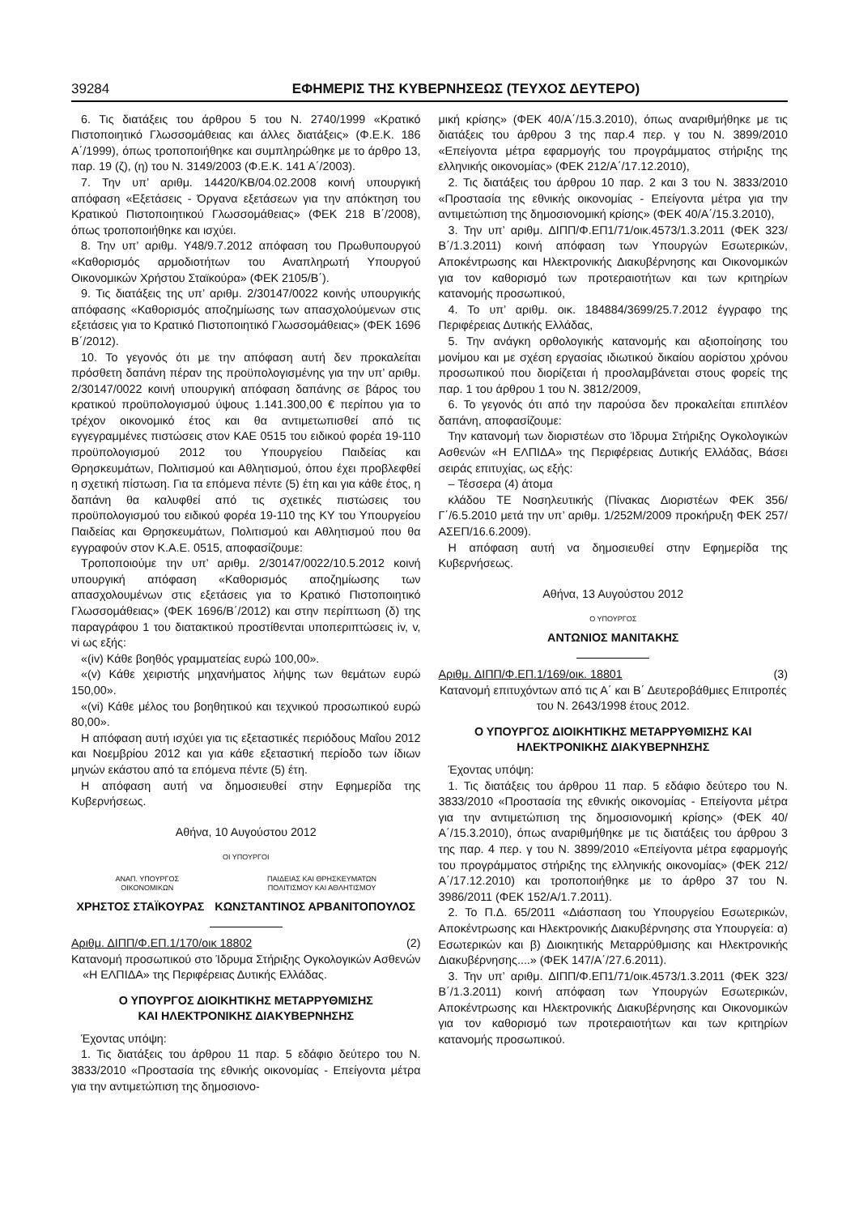39284 ΕΦΗΜΕΡΙΣ ΤΗΣ ΚΥΒΕΡΝΗΣΕΩΣ (ΤΕΥΧΟΣ ΔΕΥΤΕΡΟ)
6. Τις διατάξεις του άρθρου 5 του Ν. 2740/1999 «Κρατικό Πιστοποιητικό Γλωσσομάθειας και άλλες διατάξεις» (Φ.Ε.Κ. 186 Α΄/1999), όπως τροποποιήθηκε και συμπληρώθηκε με το άρθρο 13, παρ. 19 (ζ), (η) του Ν. 3149/2003 (Φ.Ε.Κ. 141 Α΄/2003).
7. Την υπ’ αριθμ. 14420/ΚΒ/04.02.2008 κοινή υπουργική απόφαση «Εξετάσεις - Όργανα εξετάσεων για την απόκτηση του Κρατικού Πιστοποιητικού Γλωσσομάθειας» (ΦΕΚ 218 Β΄/2008), όπως τροποποιήθηκε και ισχύει.
8. Την υπ’ αριθμ. Υ48/9.7.2012 απόφαση του Πρωθυπουργού «Καθορισμός αρμοδιοτήτων του Αναπληρωτή Υπουργού Οικονομικών Χρήστου Σταϊκούρα» (ΦΕΚ 2105/Β΄).
9. Τις διατάξεις της υπ’ αριθμ. 2/30147/0022 κοινής υπουργικής απόφασης «Καθορισμός αποζημίωσης των απασχολούμενων στις εξετάσεις για το Κρατικό Πιστοποιητικό Γλωσσομάθειας» (ΦΕΚ 1696 Β΄/2012).
10. Το γεγονός ότι με την απόφαση αυτή δεν προκαλείται πρόσθετη δαπάνη πέραν της προϋπολογισμένης για την υπ’ αριθμ. 2/30147/0022 κοινή υπουργική απόφαση δαπάνης σε βάρος του κρατικού προϋπολογισμού ύψους 1.141.300,00 € περίπου για το τρέχον οικονομικό έτος και θα αντιμετωπισθεί από τις εγγεγραμμένες πιστώσεις στον ΚΑΕ 0515 του ειδικού φορέα 19-110 προϋπολογισμού 2012 του Υπουργείου Παιδείας και Θρησκευμάτων, Πολιτισμού και Αθλητισμού, όπου έχει προβλεφθεί η σχετική πίστωση. Για τα επόμενα πέντε (5) έτη και για κάθε έτος, η δαπάνη θα καλυφθεί από τις σχετικές πιστώσεις του προϋπολογισμού του ειδικού φορέα 19-110 της ΚΥ του Υπουργείου Παιδείας και Θρησκευμάτων, Πολιτισμού και Αθλητισμού που θα εγγραφούν στον Κ.Α.Ε. 0515, αποφασίζουμε:
Τροποποιούμε την υπ’ αριθμ. 2/30147/0022/10.5.2012 κοινή υπουργική απόφαση «Καθορισμός αποζημίωσης των απασχολουμένων στις εξετάσεις για το Κρατικό Πιστοποιητικό Γλωσσομάθειας» (ΦΕΚ 1696/Β΄/2012) και στην περίπτωση (δ) της παραγράφου 1 του διατακτικού προστίθενται υποπεριπτώσεις iv, v, vi ως εξής:
«(iv) Κάθε βοηθός γραμματείας ευρώ 100,00».
«(v) Κάθε χειριστής μηχανήματος λήψης των θεμάτων ευρώ 150,00».
«(vi) Κάθε μέλος του βοηθητικού και τεχνικού προσωπικού ευρώ 80,00».
Η απόφαση αυτή ισχύει για τις εξεταστικές περιόδους Μαΐου 2012 και Νοεμβρίου 2012 και για κάθε εξεταστική περίοδο των ίδιων μηνών εκάστου από τα επόμενα πέντε (5) έτη.
Η απόφαση αυτή να δημοσιευθεί στην Εφημερίδα της Κυβερνήσεως.
Αθήνα, 10 Αυγούστου 2012
ΟΙ ΥΠΟΥΡΓΟΙ
ΑΝΑΠ. ΥΠΟΥΡΓΟΣ
ΟΙΚΟΝΟΜΙΚΩΝ
ΠΑΙΔΕΙΑΣ ΚΑΙ ΘΡΗΣΚΕΥΜΑΤΩΝ
ΠΟΛΙΤΙΣΜΟΥ ΚΑΙ ΑΘΛΗΤΙΣΜΟΥ
ΧΡΗΣΤΟΣ ΣΤΑΪΚΟΥΡΑΣ ΚΩΝΣΤΑΝΤΙΝΟΣ ΑΡΒΑΝΙΤΟΠΟΥΛΟΣ
Αριθμ. ΔΙΠΠ/Φ.ΕΠ.1/170/οικ 18802 (2)
Κατανομή προσωπικού στο Ίδρυμα Στήριξης Ογκολογικών Ασθενών «Η ΕΛΠΙΔΑ» της Περιφέρειας Δυτικής Ελλάδας.
Ο ΥΠΟΥΡΓΟΣ ΔΙΟΙΚΗΤΙΚΗΣ ΜΕΤΑΡΡΥΘΜΙΣΗΣ
ΚΑΙ ΗΛΕΚΤΡΟΝΙΚΗΣ ΔΙΑΚΥΒΕΡΝΗΣΗΣ
Έχοντας υπόψη:
1. Τις διατάξεις του άρθρου 11 παρ. 5 εδάφιο δεύτερο του Ν. 3833/2010 «Προστασία της εθνικής οικονομίας - Επείγοντα μέτρα για την αντιμετώπιση της δημοσιονο-
μική κρίσης» (ΦΕΚ 40/Α΄/15.3.2010), όπως αναριθμήθηκε με τις διατάξεις του άρθρου 3 της παρ.4 περ. γ του Ν. 3899/2010 «Επείγοντα μέτρα εφαρμογής του προγράμματος στήριξης της ελληνικής οικονομίας» (ΦΕΚ 212/Α΄/17.12.2010),
2. Τις διατάξεις του άρθρου 10 παρ. 2 και 3 του Ν. 3833/2010 «Προστασία της εθνικής οικονομίας - Επείγοντα μέτρα για την αντιμετώπιση της δημοσιονομική κρίσης» (ΦΕΚ 40/Α΄/15.3.2010),
3. Την υπ’ αριθμ. ΔΙΠΠ/Φ.ΕΠ1/71/οικ.4573/1.3.2011 (ΦΕΚ 323/Β΄/1.3.2011) κοινή απόφαση των Υπουργών Εσωτερικών, Αποκέντρωσης και Ηλεκτρονικής Διακυβέρνησης και Οικονομικών για τον καθορισμό των προτεραιοτήτων και των κριτηρίων κατανομής προσωπικού,
4. Το υπ’ αριθμ. οικ. 184884/3699/25.7.2012 έγγραφο της Περιφέρειας Δυτικής Ελλάδας,
5. Την ανάγκη ορθολογικής κατανομής και αξιοποίησης του μονίμου και με σχέση εργασίας ιδιωτικού δικαίου αορίστου χρόνου προσωπικού που διορίζεται ή προσλαμβάνεται στους φορείς της παρ. 1 του άρθρου 1 του Ν. 3812/2009,
6. Το γεγονός ότι από την παρούσα δεν προκαλείται επιπλέον δαπάνη, αποφασίζουμε:
Την κατανομή των διοριστέων στο Ίδρυμα Στήριξης Ογκολογικών Ασθενών «Η ΕΛΠΙΔΑ» της Περιφέρειας Δυτικής Ελλάδας, Βάσει σειράς επιτυχίας, ως εξής:
– Τέσσερα (4) άτομα
κλάδου ΤΕ Νοσηλευτικής (Πίνακας Διοριστέων ΦΕΚ 356/Γ΄/6.5.2010 μετά την υπ’ αριθμ. 1/252Μ/2009 προκήρυξη ΦΕΚ 257/ΑΣΕΠ/16.6.2009).
Η απόφαση αυτή να δημοσιευθεί στην Εφημερίδα της Κυβερνήσεως.
Αθήνα, 13 Αυγούστου 2012
Ο ΥΠΟΥΡΓΟΣ
ΑΝΤΩΝΙΟΣ ΜΑΝΙΤΑΚΗΣ
Αριθμ. ΔΙΠΠ/Φ.ΕΠ.1/169/οικ. 18801 (3)
Κατανομή επιτυχόντων από τις Α΄ και Β΄ Δευτεροβάθμιες Επιτροπές του Ν. 2643/1998 έτους 2012.
Ο ΥΠΟΥΡΓΟΣ ΔΙΟΙΚΗΤΙΚΗΣ ΜΕΤΑΡΡΥΘΜΙΣΗΣ ΚΑΙ
ΗΛΕΚΤΡΟΝΙΚΗΣ ΔΙΑΚΥΒΕΡΝΗΣΗΣ
Έχοντας υπόψη:
1. Τις διατάξεις του άρθρου 11 παρ. 5 εδάφιο δεύτερο του Ν. 3833/2010 «Προστασία της εθνικής οικονομίας - Επείγοντα μέτρα για την αντιμετώπιση της δημοσιονομική κρίσης» (ΦΕΚ 40/Α΄/15.3.2010), όπως αναριθμήθηκε με τις διατάξεις του άρθρου 3 της παρ. 4 περ. γ του Ν. 3899/2010 «Επείγοντα μέτρα εφαρμογής του προγράμματος στήριξης της ελληνικής οικονομίας» (ΦΕΚ 212/Α΄/17.12.2010) και τροποποιήθηκε με το άρθρο 37 του Ν. 3986/2011 (ΦΕΚ 152/Α/1.7.2011).
2. Το Π.Δ. 65/2011 «Διάσπαση του Υπουργείου Εσωτερικών, Αποκέντρωσης και Ηλεκτρονικής Διακυβέρνησης στα Υπουργεία: α) Εσωτερικών και β) Διοικητικής Μεταρρύθμισης και Ηλεκτρονικής Διακυβέρνησης....» (ΦΕΚ 147/Α΄/27.6.2011).
3. Την υπ’ αριθμ. ΔΙΠΠ/Φ.ΕΠ1/71/οικ.4573/1.3.2011 (ΦΕΚ 323/Β΄/1.3.2011) κοινή απόφαση των Υπουργών Εσωτερικών, Αποκέντρωσης και Ηλεκτρονικής Διακυβέρνησης και Οικονομικών για τον καθορισμό των προτεραιοτήτων και των κριτηρίων κατανομής προσωπικού.